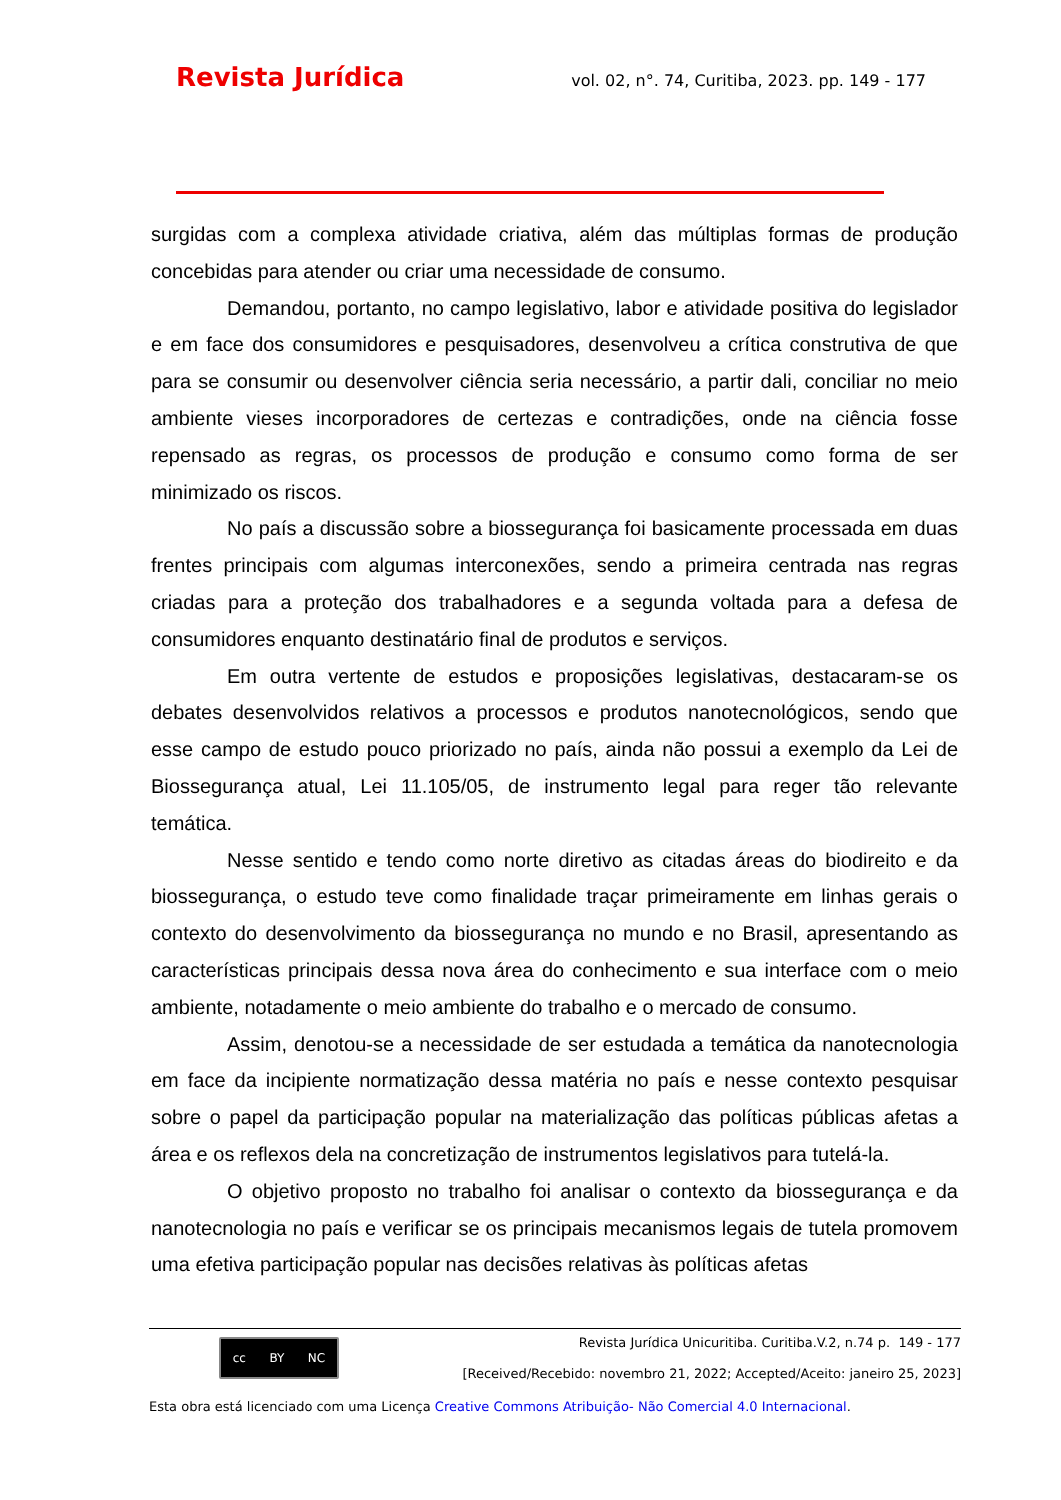Revista Jurídica vol. 02, n°. 74, Curitiba, 2023. pp. 149 - 177
surgidas com a complexa atividade criativa, além das múltiplas formas de produção concebidas para atender ou criar uma necessidade de consumo.
Demandou, portanto, no campo legislativo, labor e atividade positiva do legislador e em face dos consumidores e pesquisadores, desenvolveu a crítica construtiva de que para se consumir ou desenvolver ciência seria necessário, a partir dali, conciliar no meio ambiente vieses incorporadores de certezas e contradições, onde na ciência fosse repensado as regras, os processos de produção e consumo como forma de ser minimizado os riscos.
No país a discussão sobre a biossegurança foi basicamente processada em duas frentes principais com algumas interconexões, sendo a primeira centrada nas regras criadas para a proteção dos trabalhadores e a segunda voltada para a defesa de consumidores enquanto destinatário final de produtos e serviços.
Em outra vertente de estudos e proposições legislativas, destacaram-se os debates desenvolvidos relativos a processos e produtos nanotecnológicos, sendo que esse campo de estudo pouco priorizado no país, ainda não possui a exemplo da Lei de Biossegurança atual, Lei 11.105/05, de instrumento legal para reger tão relevante temática.
Nesse sentido e tendo como norte diretivo as citadas áreas do biodireito e da biossegurança, o estudo teve como finalidade traçar primeiramente em linhas gerais o contexto do desenvolvimento da biossegurança no mundo e no Brasil, apresentando as características principais dessa nova área do conhecimento e sua interface com o meio ambiente, notadamente o meio ambiente do trabalho e o mercado de consumo.
Assim, denotou-se a necessidade de ser estudada a temática da nanotecnologia em face da incipiente normatização dessa matéria no país e nesse contexto pesquisar sobre o papel da participação popular na materialização das políticas públicas afetas a área e os reflexos dela na concretização de instrumentos legislativos para tutelá-la.
O objetivo proposto no trabalho foi analisar o contexto da biossegurança e da nanotecnologia no país e verificar se os principais mecanismos legais de tutela promovem uma efetiva participação popular nas decisões relativas às políticas afetas
cc BY NC
Revista Jurídica Unicuritiba. Curitiba.V.2, n.74 p. 149 - 177
[Received/Recebido: novembro 21, 2022; Accepted/Aceito: janeiro 25, 2023]
Esta obra está licenciado com uma Licença Creative Commons Atribuição- Não Comercial 4.0 Internacional.